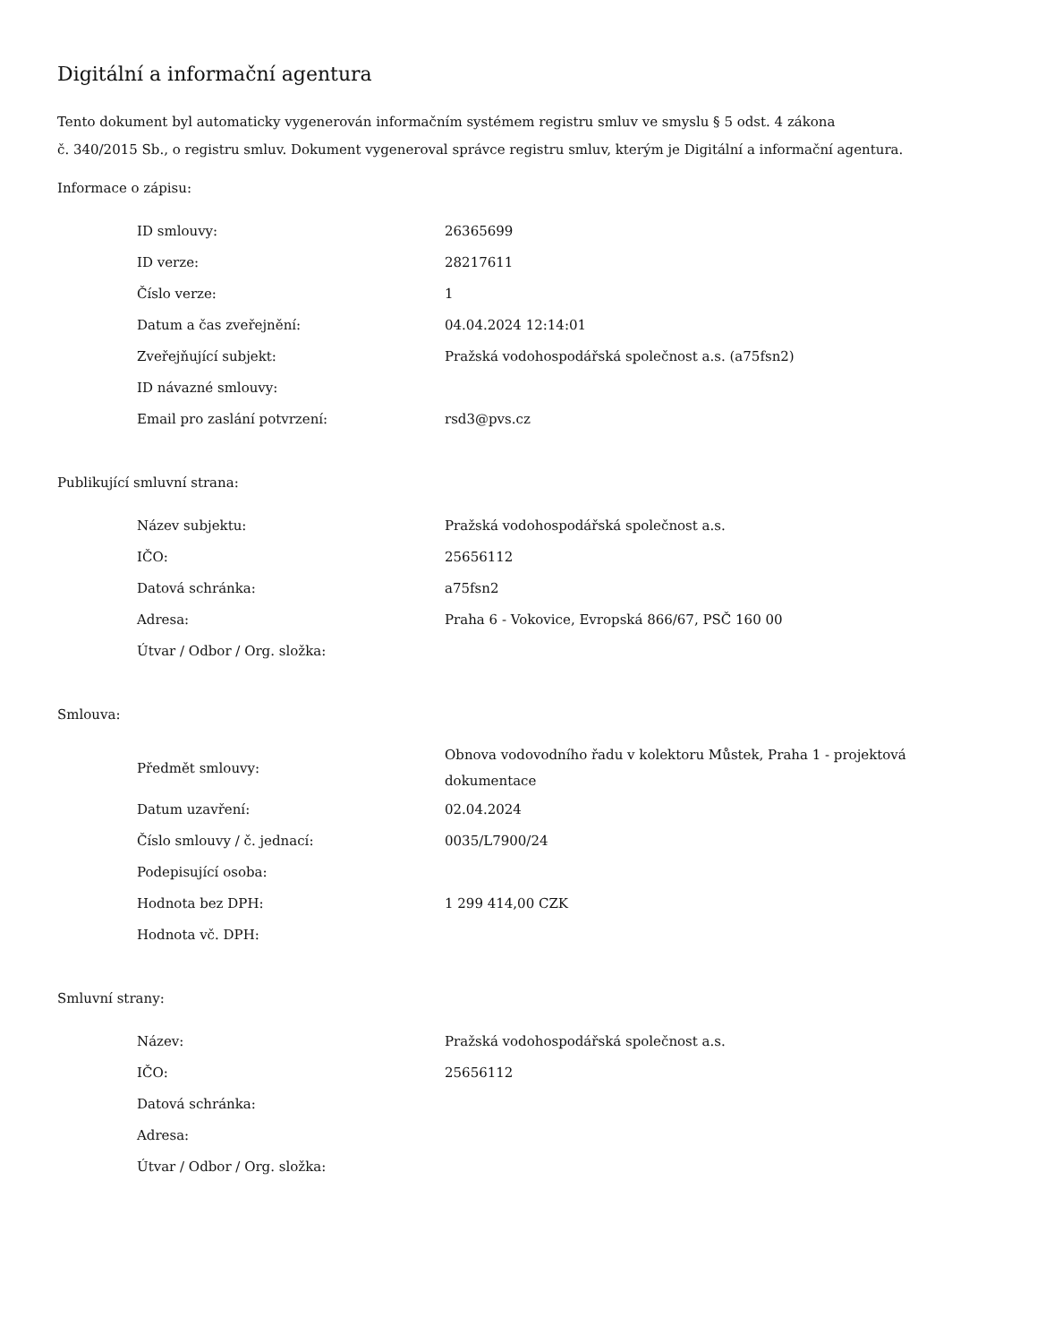Digitální a informační agentura
Tento dokument byl automaticky vygenerován informačním systémem registru smluv ve smyslu § 5 odst. 4 zákona
č. 340/2015 Sb., o registru smluv. Dokument vygeneroval správce registru smluv, kterým je Digitální a informační agentura.
Informace o zápisu:
| ID smlouvy: | 26365699 |
| ID verze: | 28217611 |
| Číslo verze: | 1 |
| Datum a čas zveřejnění: | 04.04.2024 12:14:01 |
| Zveřejňující subjekt: | Pražská vodohospodářská společnost a.s. (a75fsn2) |
| ID návazné smlouvy: | |
| Email pro zaslání potvrzení: | rsd3@pvs.cz |
Publikující smluvní strana:
| Název subjektu: | Pražská vodohospodářská společnost a.s. |
| IČO: | 25656112 |
| Datová schránka: | a75fsn2 |
| Adresa: | Praha 6 - Vokovice, Evropská 866/67, PSČ 160 00 |
| Útvar / Odbor / Org. složka: | |
Smlouva:
| Předmět smlouvy: | Obnova vodovodního řadu v kolektoru Můstek, Praha 1 - projektová dokumentace |
| Datum uzavření: | 02.04.2024 |
| Číslo smlouvy / č. jednací: | 0035/L7900/24 |
| Podepisující osoba: | |
| Hodnota bez DPH: | 1 299 414,00 CZK |
| Hodnota vč. DPH: | |
Smluvní strany:
| Název: | Pražská vodohospodářská společnost a.s. |
| IČO: | 25656112 |
| Datová schránka: | |
| Adresa: | |
| Útvar / Odbor / Org. složka: | |